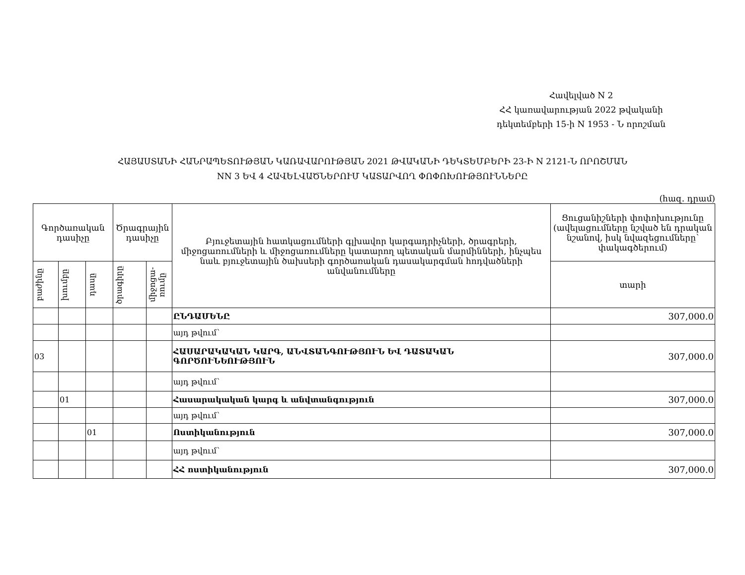Հավելված N 2
ՀՀ կառավարության 2022 թվականի
դեկտեմբերի 15-ի N 1953 - Ն որոշման
ՀԱՅԱՍՏԱՆԻ ՀԱՆՐԱՊԵՏՈՒԹՅԱՆ ԿԱՌԱՎԱՐՈՒԹՅԱՆ 2021 ԹՎԱԿԱՆԻ ԴԵԿՏԵՄԲԵՐԻ 23-Ի N 2121-Ն ՈՐՈՇՄԱՆ
NN 3 ԵՎ 4 ՀԱՎԵԼՎԱԾՆԵՐՈՒՄ ԿԱՏԱՐՎՈՂ ՓՈՓՈԽՈՒԹՅՈՒՆՆԵՐԸ
(հազ. դրամ)
| Գործառական դասիչը | | | Ծրագրային դասիչը | | Բյուջետային հատկացումների գլխավոր կարգադրիչների, ծրագրերի, միջոցառումների և միջոցառումները կատարող պետական մարմինների, ինչպես նաև բյուջետային ծախսերի գործառական դասակարգման հոդվածների անվանումները | Ցուցանիշների փոփոխությունը (ավելացումները նշված են դրական նշանով, իսկ նվազեցումները՝ փակագծերում) |
| --- | --- | --- | --- | --- | --- | --- |
| բաժինը | խումբը | դասը | ծրագիրը | միջոցա-ռումը | | տարի |
| | | | | | ԸՆԴԱՄԵՆԸ | 307,000.0 |
| | | | | | այդ թվում՝ | |
| 03 | | | | | ՀԱՍԱՐԱԿԱԿԱՆ ԿԱՐԳ, ԱՆՎՏԱՆԳՈՒԹՅՈՒՆ ԵՎ ԴԱՏԱԿԱՆ ԳՈՐԾՈՒՆԵՈՒԹՅՈՒՆ | 307,000.0 |
| | | | | | այդ թվում՝ | |
| | 01 | | | | Հասարակական կարգ և անվտանգություն | 307,000.0 |
| | | | | | այդ թվում՝ | |
| | | 01 | | | Ոստիկանություն | 307,000.0 |
| | | | | | այդ թվում՝ | |
| | | | | | ՀՀ ոստիկանություն | 307,000.0 |